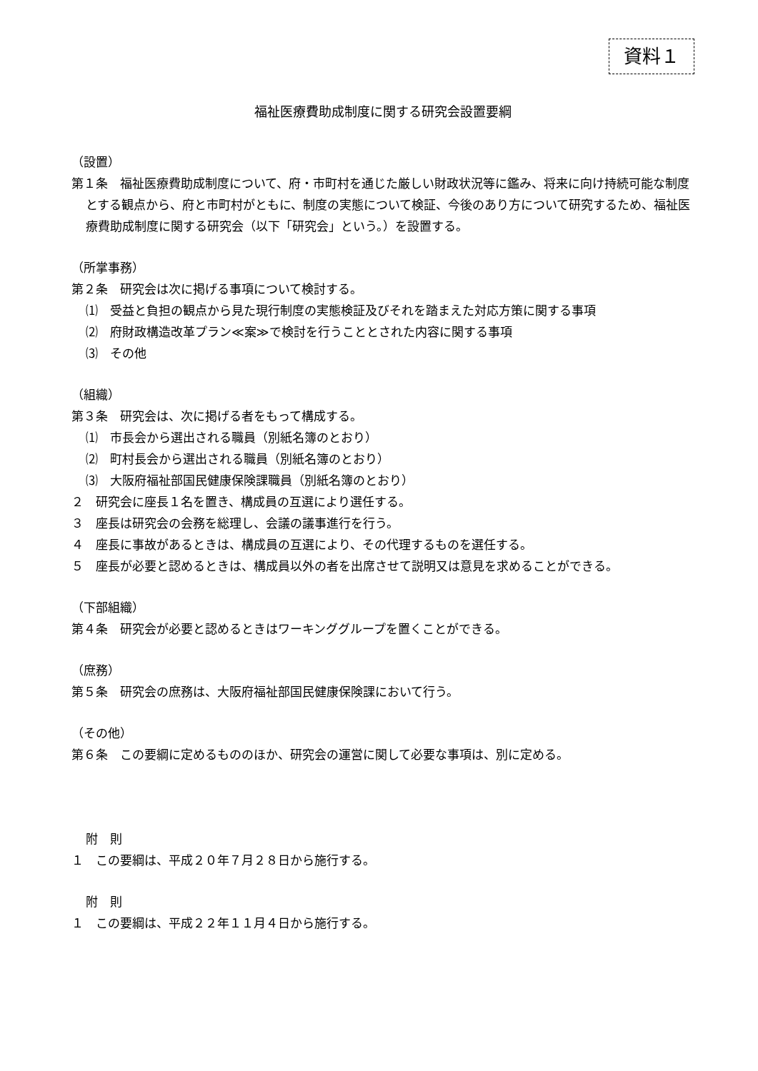資料１
福祉医療費助成制度に関する研究会設置要綱
（設置）
第１条　福祉医療費助成制度について、府・市町村を通じた厳しい財政状況等に鑑み、将来に向け持続可能な制度とする観点から、府と市町村がともに、制度の実態について検証、今後のあり方について研究するため、福祉医療費助成制度に関する研究会（以下「研究会」という。）を設置する。
（所掌事務）
第２条　研究会は次に掲げる事項について検討する。
⑴　受益と負担の観点から見た現行制度の実態検証及びそれを踏まえた対応方策に関する事項
⑵　府財政構造改革プラン≪案≫で検討を行うこととされた内容に関する事項
⑶　その他
（組織）
第３条　研究会は、次に掲げる者をもって構成する。
⑴　市長会から選出される職員（別紙名簿のとおり）
⑵　町村長会から選出される職員（別紙名簿のとおり）
⑶　大阪府福祉部国民健康保険課職員（別紙名簿のとおり）
２　研究会に座長１名を置き、構成員の互選により選任する。
３　座長は研究会の会務を総理し、会議の議事進行を行う。
４　座長に事故があるときは、構成員の互選により、その代理するものを選任する。
５　座長が必要と認めるときは、構成員以外の者を出席させて説明又は意見を求めることができる。
（下部組織）
第４条　研究会が必要と認めるときはワーキンググループを置くことができる。
（庶務）
第５条　研究会の庶務は、大阪府福祉部国民健康保険課において行う。
（その他）
第６条　この要綱に定めるもののほか、研究会の運営に関して必要な事項は、別に定める。
附　則
１　この要綱は、平成２０年７月２８日から施行する。
附　則
１　この要綱は、平成２２年１１月４日から施行する。